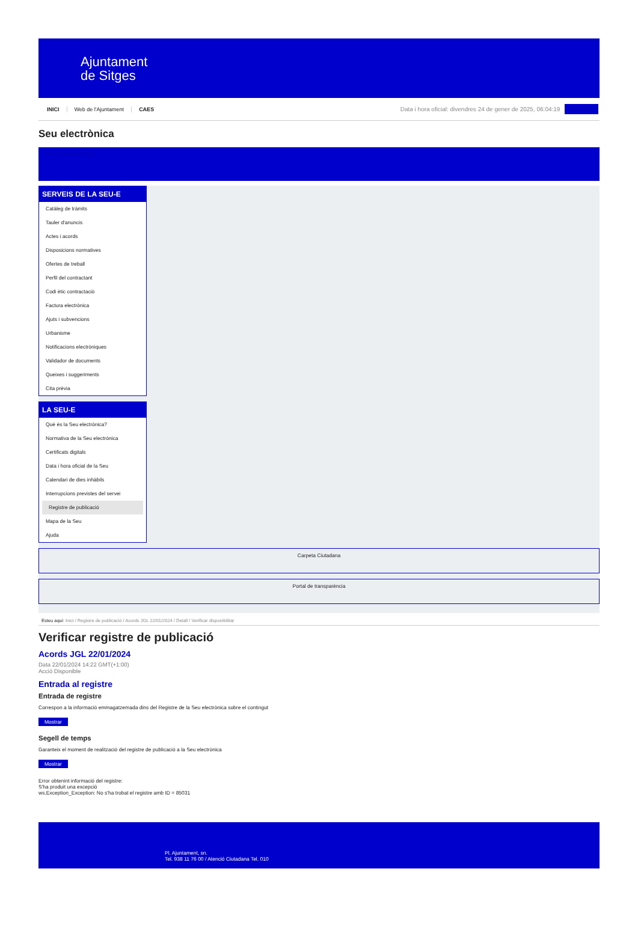Ajuntament
de Sitges
INICI Web de l'Ajuntament CAES
Data i hora oficial: divendres 24 de gener de 2025, 06:04:19
Sincronitza
Seu electrònica
Obtenir còpia autèntica
SERVEIS DE LA SEU-E
Catàleg de tràmits
Tauler d'anuncis
Actes i acords
Disposicions normatives
Ofertes de treball
Perfil del contractant
Codi ètic contractació
Factura electrònica
Ajuts i subvencions
Urbanisme
Notificacions electròniques
Validador de documents
Queixes i suggeriments
Cita prèvia
LA SEU-E
Què és la Seu electrònica?
Normativa de la Seu electrònica
Certificats digitals
Data i hora oficial de la Seu
Calendari de dies inhàbils
Interrupcions previstes del servei
Registre de publicació
Mapa de la Seu
Ajuda
Carpeta Ciutadana
Portal de transparència
Esteu aquí: Inici / Registre de publicació / Acords JGL 22/01/2024 / Detall / Verificar disponibilitat
Verificar registre de publicació
Acords JGL 22/01/2024
Data 22/01/2024 14:22 GMT(+1:00)
Acció Disponible
Entrada al registre
Entrada de registre
Correspon a la informació emmagatzemada dins del Registre de la Seu electrònica sobre el contingut
Mostrar
Segell de temps
Garanteix el moment de realització del registre de publicació a la Seu electrònica
Mostrar
Error obtenint informació del registre:
S'ha produit una excepció
ws.Exception_Exception: No s'ha trobat el registre amb ID = 85031
Pl. Ajuntament, sn.
Tel. 938 11 76 00 / Atenció Ciutadana Tel. 010